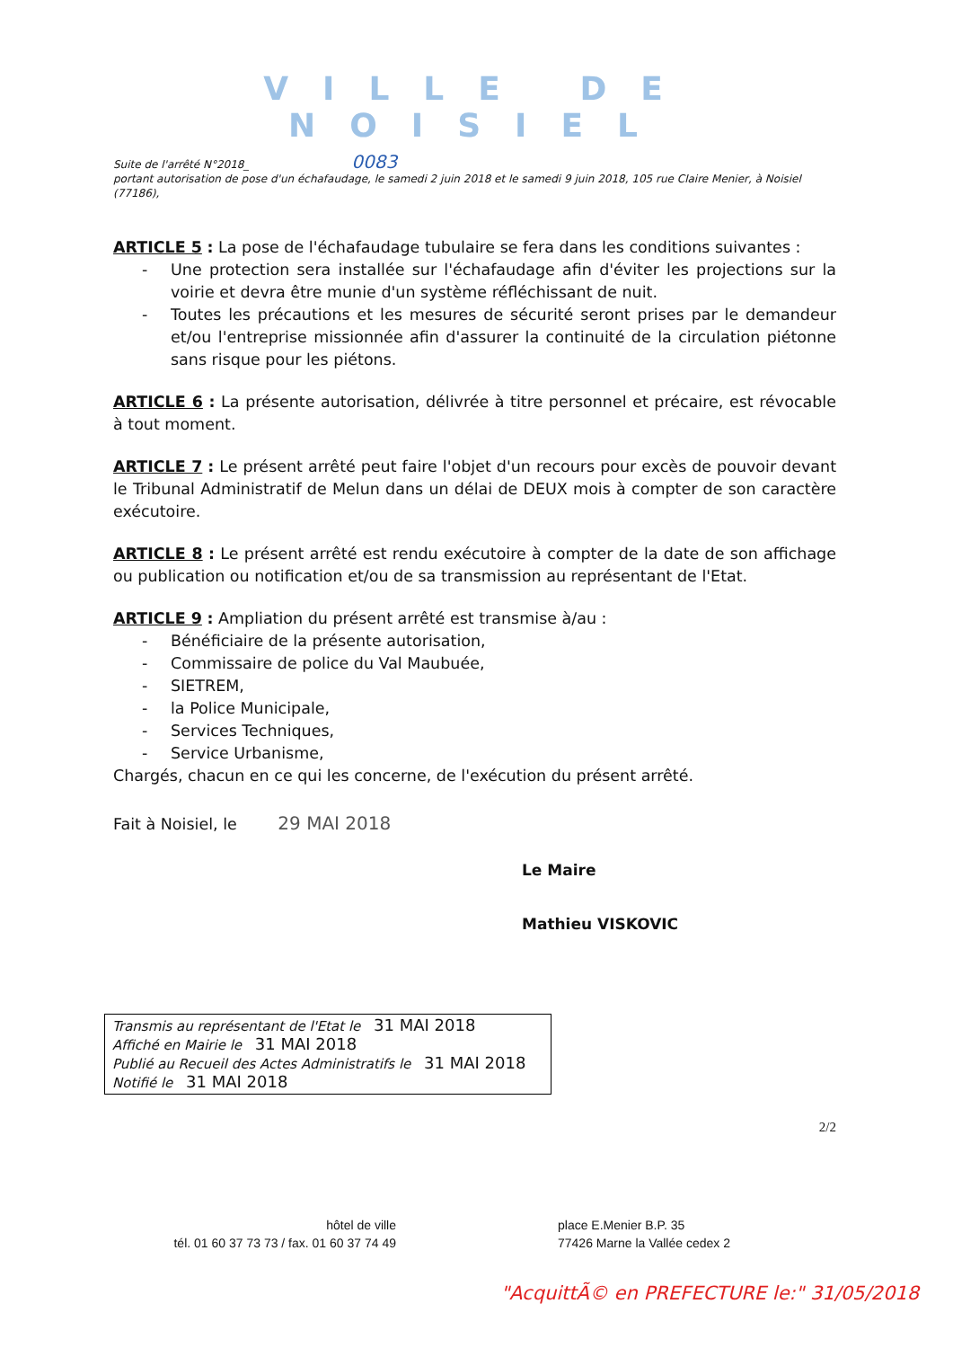VILLE DE NOISIEL
Suite de l'arrêté N°2018_ 0083
portant autorisation de pose d'un échafaudage, le samedi 2 juin 2018 et le samedi 9 juin 2018, 105 rue Claire Menier, à Noisiel (77186),
ARTICLE 5 : La pose de l'échafaudage tubulaire se fera dans les conditions suivantes :
- Une protection sera installée sur l'échafaudage afin d'éviter les projections sur la voirie et devra être munie d'un système réfléchissant de nuit.
- Toutes les précautions et les mesures de sécurité seront prises par le demandeur et/ou l'entreprise missionnée afin d'assurer la continuité de la circulation piétonne sans risque pour les piétons.
ARTICLE 6 : La présente autorisation, délivrée à titre personnel et précaire, est révocable à tout moment.
ARTICLE 7 : Le présent arrêté peut faire l'objet d'un recours pour excès de pouvoir devant le Tribunal Administratif de Melun dans un délai de DEUX mois à compter de son caractère exécutoire.
ARTICLE 8 : Le présent arrêté est rendu exécutoire à compter de la date de son affichage ou publication ou notification et/ou de sa transmission au représentant de l'Etat.
ARTICLE 9 : Ampliation du présent arrêté est transmise à/au :
- Bénéficiaire de la présente autorisation,
- Commissaire de police du Val Maubuée,
- SIETREM,
- la Police Municipale,
- Services Techniques,
- Service Urbanisme,
Chargés, chacun en ce qui les concerne, de l'exécution du présent arrêté.
Fait à Noisiel, le 29 MAI 2018
Le Maire
Mathieu VISKOVIC
Transmis au représentant de l'Etat le 31 MAI 2018
Affiché en Mairie le 31 MAI 2018
Publié au Recueil des Actes Administratifs le 31 MAI 2018
Notifié le 31 MAI 2018
2/2
hôtel de ville
tél. 01 60 37 73 73 / fax. 01 60 37 74 49
place E.Menier B.P. 35
77426 Marne la Vallée cedex 2
"AcquittÃ© en PREFECTURE le:" 31/05/2018